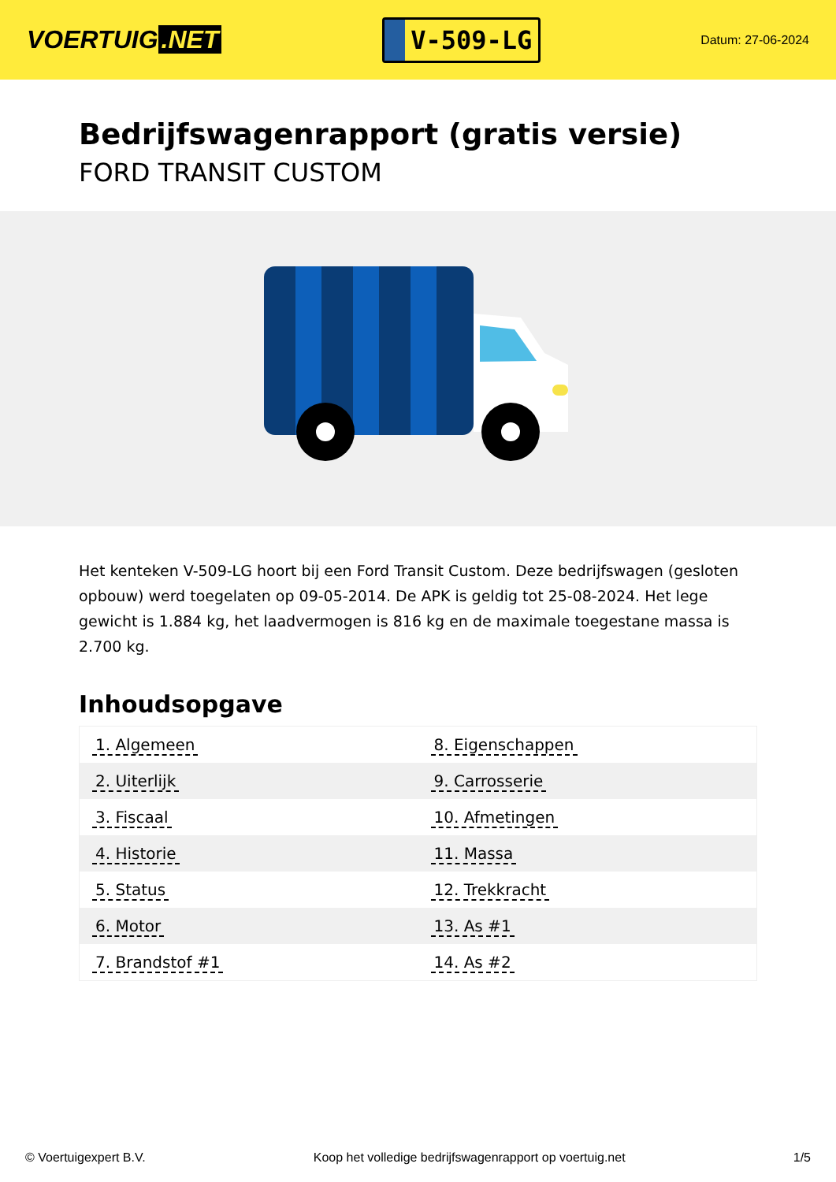VOERTUIG.NET
V-509-LG
Datum: 27-06-2024
Bedrijfswagenrapport (gratis versie)
FORD TRANSIT CUSTOM
Het kenteken V-509-LG hoort bij een Ford Transit Custom. Deze bedrijfswagen (gesloten opbouw) werd toegelaten op 09-05-2014. De APK is geldig tot 25-08-2024. Het lege gewicht is 1.884 kg, het laadvermogen is 816 kg en de maximale toegestane massa is 2.700 kg.
Inhoudsopgave
| 1. Algemeen | 8. Eigenschappen |
| 2. Uiterlijk | 9. Carrosserie |
| 3. Fiscaal | 10. Afmetingen |
| 4. Historie | 11. Massa |
| 5. Status | 12. Trekkracht |
| 6. Motor | 13. As #1 |
| 7. Brandstof #1 | 14. As #2 |
© Voertuigexpert B.V. Koop het volledige bedrijfswagenrapport op voertuig.net 1/5